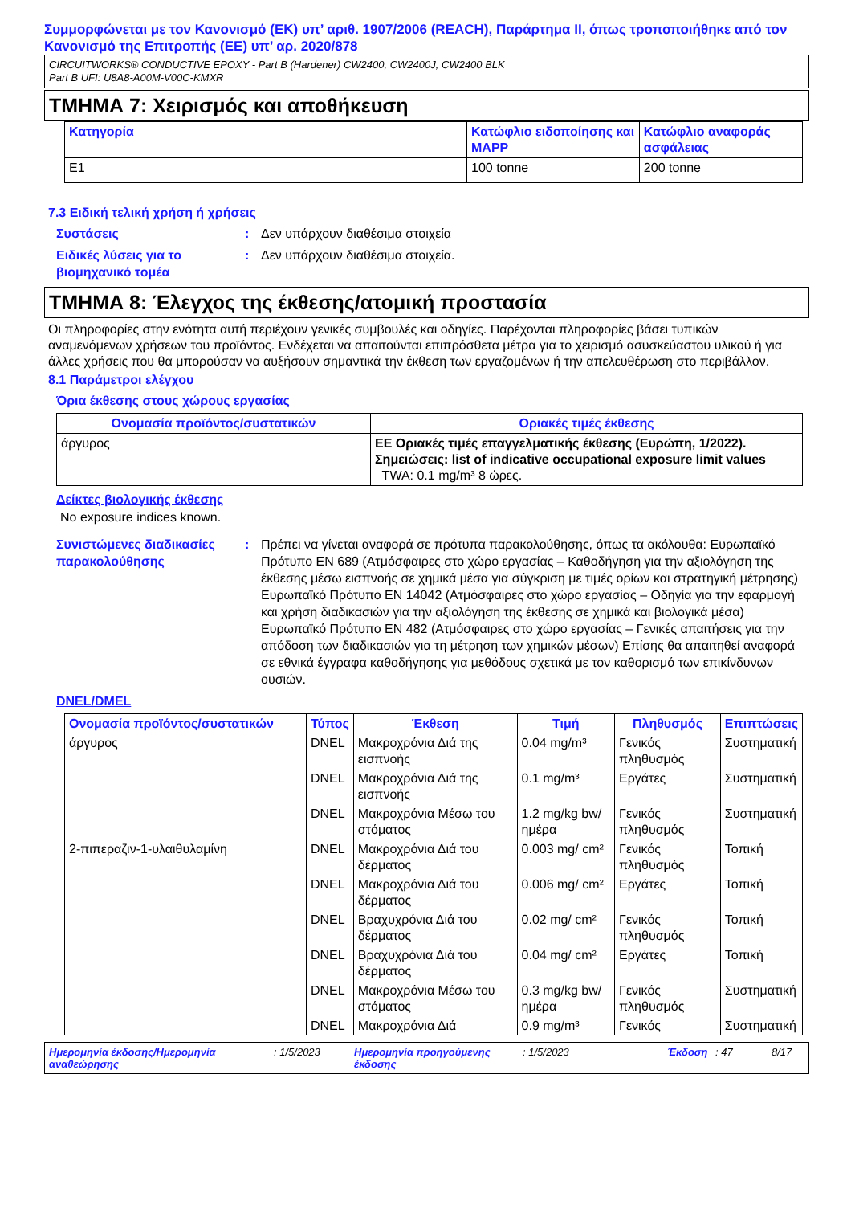Συμμορφώνεται με τον Κανονισμό (ΕΚ) υπ’ αριθ. 1907/2006 (REACH), Παράρτημα II, όπως τροποποιήθηκε από τον Κανονισμό της Επιτροπής (ΕΕ) υπ’ αρ. 2020/878
CIRCUITWORKS® CONDUCTIVE EPOXY - Part B (Hardener) CW2400, CW2400J, CW2400 BLK
Part B UFI: U8A8-A00M-V00C-KMXR
ΤΜΗΜΑ 7: Χειρισμός και αποθήκευση
| Κατηγορία | Κατώφλιο ειδοποίησης και MAPP | Κατώφλιο αναφοράς ασφάλειας |
| --- | --- | --- |
| E1 | 100 tonne | 200 tonne |
7.3 Ειδική τελική χρήση ή χρήσεις
Συστάσεις : Δεν υπάρχουν διαθέσιμα στοιχεία
Ειδικές λύσεις για το βιομηχανικό τομέα
: Δεν υπάρχουν διαθέσιμα στοιχεία.
ΤΜΗΜΑ 8: Έλεγχος της έκθεσης/ατομική προστασία
Οι πληροφορίες στην ενότητα αυτή περιέχουν γενικές συμβουλές και οδηγίες. Παρέχονται πληροφορίες βάσει τυπικών αναμενόμενων χρήσεων του προϊόντος. Ενδέχεται να απαιτούνται επιπρόσθετα μέτρα για το χειρισμό ασυσκεύαστου υλικού ή για άλλες χρήσεις που θα μπορούσαν να αυξήσουν σημαντικά την έκθεση των εργαζομένων ή την απελευθέρωση στο περιβάλλον.
8.1 Παράμετροι ελέγχου
Όρια έκθεσης στους χώρους εργασίας
| Ονομασία προϊόντος/συστατικών | Οριακές τιμές έκθεσης |
| --- | --- |
| άργυρος | ΕΕ Οριακές τιμές επαγγελματικής έκθεσης (Ευρώπη, 1/2022). Σημειώσεις: list of indicative occupational exposure limit values TWA: 0.1 mg/m³ 8 ώρες. |
Δείκτες βιολογικής έκθεσης
No exposure indices known.
Συνιστώμενες διαδικασίες παρακολούθησης
: Πρέπει να γίνεται αναφορά σε πρότυπα παρακολούθησης, όπως τα ακόλουθα: Ευρωπαϊκό Πρότυπο EN 689 (Ατμόσφαιρες στο χώρο εργασίας – Καθοδήγηση για την αξιολόγηση της έκθεσης μέσω εισπνοής σε χημικά μέσα για σύγκριση με τιμές ορίων και στρατηγική μέτρησης) Ευρωπαϊκό Πρότυπο EN 14042 (Ατμόσφαιρες στο χώρο εργασίας – Οδηγία για την εφαρμογή και χρήση διαδικασιών για την αξιολόγηση της έκθεσης σε χημικά και βιολογικά μέσα) Ευρωπαϊκό Πρότυπο EN 482 (Ατμόσφαιρες στο χώρο εργασίας – Γενικές απαιτήσεις για την απόδοση των διαδικασιών για τη μέτρηση των χημικών μέσων) Επίσης θα απαιτηθεί αναφορά σε εθνικά έγγραφα καθοδήγησης για μεθόδους σχετικά με τον καθορισμό των επικίνδυνων ουσιών.
DNEL/DMEL
| Ονομασία προϊόντος/συστατικών | Τύπος | Έκθεση | Τιμή | Πληθυσμός | Επιπτώσεις |
| --- | --- | --- | --- | --- | --- |
| άργυρος | DNEL | Μακροχρόνια Διά της εισπνοής | 0.04 mg/m³ | Γενικός πληθυσμός | Συστηματική |
| | DNEL | Μακροχρόνια Διά της εισπνοής | 0.1 mg/m³ | Εργάτες | Συστηματική |
| | DNEL | Μακροχρόνια Μέσω του στόματος | 1.2 mg/kg bw/ημέρα | Γενικός πληθυσμός | Συστηματική |
| 2-πιπεραζιν-1-υλαιθυλαμίνη | DNEL | Μακροχρόνια Διά του δέρματος | 0.003 mg/ cm² | Γενικός πληθυσμός | Τοπική |
| | DNEL | Μακροχρόνια Διά του δέρματος | 0.006 mg/ cm² | Εργάτες | Τοπική |
| | DNEL | Βραχυχρόνια Διά του δέρματος | 0.02 mg/ cm² | Γενικός πληθυσμός | Τοπική |
| | DNEL | Βραχυχρόνια Διά του δέρματος | 0.04 mg/ cm² | Εργάτες | Τοπική |
| | DNEL | Μακροχρόνια Μέσω του στόματος | 0.3 mg/kg bw/ημέρα | Γενικός πληθυσμός | Συστηματική |
| | DNEL | Μακροχρόνια Διά | 0.9 mg/m³ | Γενικός | Συστηματική |
Ημερομηνία έκδοσης/Ημερομηνία αναθεώρησης: 1/5/2023 Ημερομηνία προηγούμενης έκδοσης: 1/5/2023 Έκδοση: 47 8/17